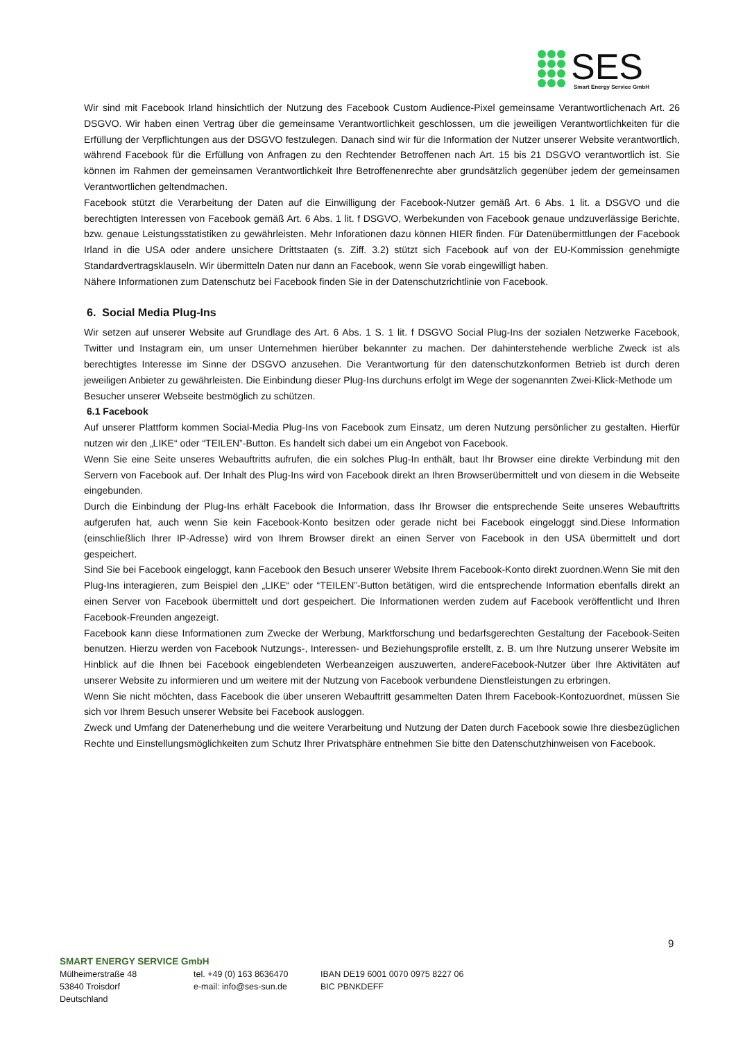SES
Smart Energy Service GmbH
Wir sind mit Facebook Irland hinsichtlich der Nutzung des Facebook Custom Audience-Pixel gemeinsame Verantwortlichenach Art. 26 DSGVO. Wir haben einen Vertrag über die gemeinsame Verantwortlichkeit geschlossen, um die jeweiligen Verantwortlichkeiten für die Erfüllung der Verpflichtungen aus der DSGVO festzulegen. Danach sind wir für die Information der Nutzer unserer Website verantwortlich, während Facebook für die Erfüllung von Anfragen zu den Rechtender Betroffenen nach Art. 15 bis 21 DSGVO verantwortlich ist. Sie können im Rahmen der gemeinsamen Verantwortlichkeit Ihre Betroffenenrechte aber grundsätzlich gegenüber jedem der gemeinsamen Verantwortlichen geltendmachen.
Facebook stützt die Verarbeitung der Daten auf die Einwilligung der Facebook-Nutzer gemäß Art. 6 Abs. 1 lit. a DSGVO und die berechtigten Interessen von Facebook gemäß Art. 6 Abs. 1 lit. f DSGVO, Werbekunden von Facebook genaue undzuverlässige Berichte, bzw. genaue Leistungsstatistiken zu gewährleisten. Mehr Inforationen dazu können HIER finden. Für Datenübermittlungen der Facebook Irland in die USA oder andere unsichere Drittstaaten (s. Ziff. 3.2) stützt sich Facebook auf von der EU-Kommission genehmigte Standardvertragsklauseln. Wir übermitteln Daten nur dann an Facebook, wenn Sie vorab eingewilligt haben.
Nähere Informationen zum Datenschutz bei Facebook finden Sie in der Datenschutzrichtlinie von Facebook.
6. Social Media Plug-Ins
Wir setzen auf unserer Website auf Grundlage des Art. 6 Abs. 1 S. 1 lit. f DSGVO Social Plug-Ins der sozialen Netzwerke Facebook, Twitter und Instagram ein, um unser Unternehmen hierüber bekannter zu machen. Der dahinterstehende werbliche Zweck ist als berechtigtes Interesse im Sinne der DSGVO anzusehen. Die Verantwortung für den datenschutzkonformen Betrieb ist durch deren jeweiligen Anbieter zu gewährleisten. Die Einbindung dieser Plug-Ins durchuns erfolgt im Wege der sogenannten Zwei-Klick-Methode um
Besucher unserer Webseite bestmöglich zu schützen.
6.1 Facebook
Auf unserer Plattform kommen Social-Media Plug-Ins von Facebook zum Einsatz, um deren Nutzung persönlicher zu gestalten. Hierfür nutzen wir den „LIKE“ oder “TEILEN”-Button. Es handelt sich dabei um ein Angebot von Facebook.
Wenn Sie eine Seite unseres Webauftritts aufrufen, die ein solches Plug-In enthält, baut Ihr Browser eine direkte Verbindung mit den Servern von Facebook auf. Der Inhalt des Plug-Ins wird von Facebook direkt an Ihren Browserübermittelt und von diesem in die Webseite eingebunden.
Durch die Einbindung der Plug-Ins erhält Facebook die Information, dass Ihr Browser die entsprechende Seite unseres Webauftritts aufgerufen hat, auch wenn Sie kein Facebook-Konto besitzen oder gerade nicht bei Facebook eingeloggt sind.Diese Information (einschließlich Ihrer IP-Adresse) wird von Ihrem Browser direkt an einen Server von Facebook in den USA übermittelt und dort gespeichert.
Sind Sie bei Facebook eingeloggt, kann Facebook den Besuch unserer Website Ihrem Facebook-Konto direkt zuordnen.Wenn Sie mit den Plug-Ins interagieren, zum Beispiel den „LIKE“ oder “TEILEN”-Button betätigen, wird die entsprechende Information ebenfalls direkt an einen Server von Facebook übermittelt und dort gespeichert. Die Informationen werden zudem auf Facebook veröffentlicht und Ihren Facebook-Freunden angezeigt.
Facebook kann diese Informationen zum Zwecke der Werbung, Marktforschung und bedarfsgerechten Gestaltung der Facebook-Seiten benutzen. Hierzu werden von Facebook Nutzungs-, Interessen- und Beziehungsprofile erstellt, z. B. um Ihre Nutzung unserer Website im Hinblick auf die Ihnen bei Facebook eingeblendeten Werbeanzeigen auszuwerten, andereFacebook-Nutzer über Ihre Aktivitäten auf unserer Website zu informieren und um weitere mit der Nutzung von Facebook verbundene Dienstleistungen zu erbringen.
Wenn Sie nicht möchten, dass Facebook die über unseren Webauftritt gesammelten Daten Ihrem Facebook-Kontozuordnet, müssen Sie sich vor Ihrem Besuch unserer Website bei Facebook ausloggen.
Zweck und Umfang der Datenerhebung und die weitere Verarbeitung und Nutzung der Daten durch Facebook sowie Ihre diesbezüglichen Rechte und Einstellungsmöglichkeiten zum Schutz Ihrer Privatsphäre entnehmen Sie bitte den Datenschutzhinweisen von Facebook.
9
SMART ENERGY SERVICE GmbH
Mülheimerstraße 48
53840 Troisdorf
Deutschland
tel. +49 (0) 163 8636470
e-mail: info@ses-sun.de
IBAN DE19 6001 0070 0975 8227 06
BIC PBNKDEFF